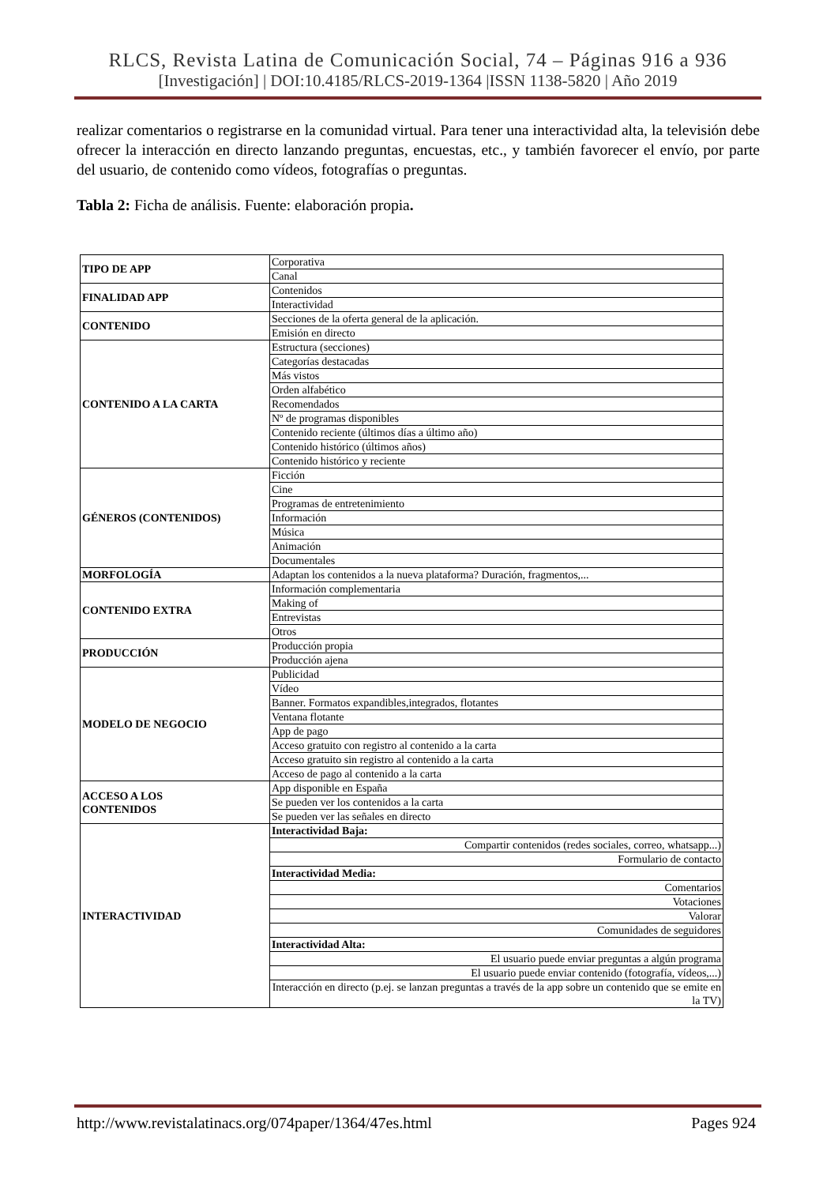RLCS, Revista Latina de Comunicación Social, 74 – Páginas 916 a 936
[Investigación] | DOI:10.4185/RLCS-2019-1364 |ISSN 1138-5820 | Año 2019
realizar comentarios o registrarse en la comunidad virtual. Para tener una interactividad alta, la televisión debe ofrecer la interacción en directo lanzando preguntas, encuestas, etc., y también favorecer el envío, por parte del usuario, de contenido como vídeos, fotografías o preguntas.
Tabla 2: Ficha de análisis. Fuente: elaboración propia.
| TIPO DE APP | Corporativa |
| | Canal |
| FINALIDAD APP | Contenidos |
| | Interactividad |
| CONTENIDO | Secciones de la oferta general de la aplicación. |
| | Emisión en directo |
| CONTENIDO A LA CARTA | Estructura (secciones) |
| | Categorías destacadas |
| | Más vistos |
| | Orden alfabético |
| | Recomendados |
| | Nº de programas disponibles |
| | Contenido reciente (últimos días a último año) |
| | Contenido histórico (últimos años) |
| | Contenido histórico y reciente |
| GÉNEROS (CONTENIDOS) | Ficción |
| | Cine |
| | Programas de entretenimiento |
| | Información |
| | Música |
| | Animación |
| | Documentales |
| MORFOLOGÍA | Adaptan los contenidos a la nueva plataforma? Duración, fragmentos,... |
| CONTENIDO EXTRA | Información complementaria |
| | Making of |
| | Entrevistas |
| | Otros |
| PRODUCCIÓN | Producción propia |
| | Producción ajena |
| MODELO DE NEGOCIO | Publicidad |
| | Vídeo |
| | Banner. Formatos expandibles,integrados, flotantes |
| | Ventana flotante |
| | App de pago |
| | Acceso gratuito con registro al contenido a la carta |
| | Acceso gratuito sin registro al contenido a la carta |
| | Acceso de pago al contenido a la carta |
| ACCESO A LOS CONTENIDOS | App disponible en España |
| | Se pueden ver los contenidos a la carta |
| | Se pueden ver las señales en directo |
| INTERACTIVIDAD | Interactividad Baja: |
| | Compartir contenidos (redes sociales, correo, whatsapp...) |
| | Formulario de contacto |
| | Interactividad Media: |
| | Comentarios |
| | Votaciones |
| | Valorar |
| | Comunidades de seguidores |
| | Interactividad Alta: |
| | El usuario puede enviar preguntas a algún programa |
| | El usuario puede enviar contenido (fotografía, vídeos,...) |
| | Interacción en directo (p.ej. se lanzan preguntas a través de la app sobre un contenido que se emite en la TV) |
http://www.revistalatinacs.org/074paper/1364/47es.html Pages 924